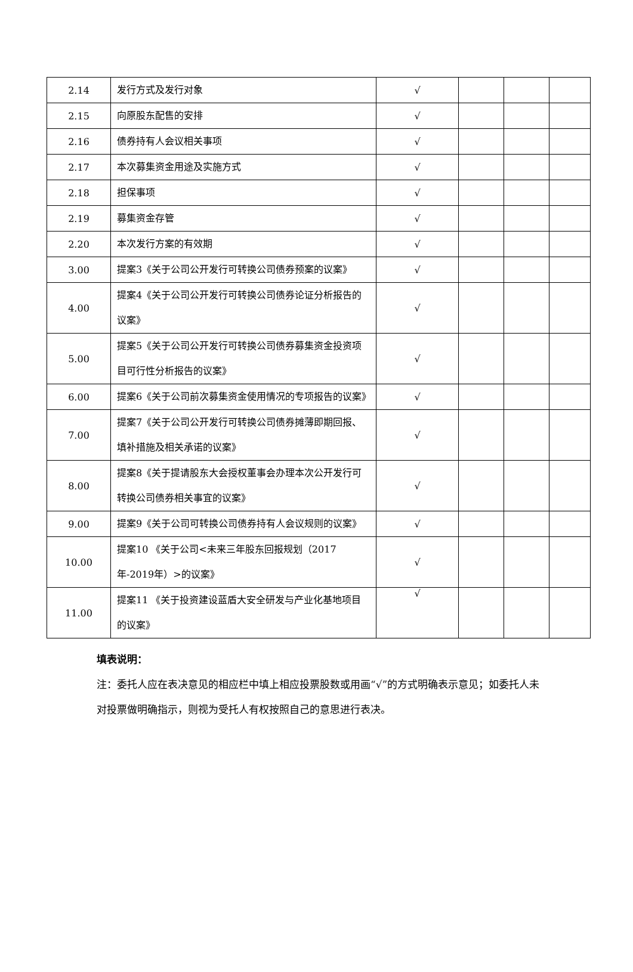| 2.14 | 发行方式及发行对象 | √ | | | |
| 2.15 | 向原股东配售的安排 | √ | | | |
| 2.16 | 债券持有人会议相关事项 | √ | | | |
| 2.17 | 本次募集资金用途及实施方式 | √ | | | |
| 2.18 | 担保事项 | √ | | | |
| 2.19 | 募集资金存管 | √ | | | |
| 2.20 | 本次发行方案的有效期 | √ | | | |
| 3.00 | 提案3《关于公司公开发行可转换公司债券预案的议案》 | √ | | | |
| 4.00 | 提案4《关于公司公开发行可转换公司债券论证分析报告的议案》 | √ | | | |
| 5.00 | 提案5《关于公司公开发行可转换公司债券募集资金投资项目可行性分析报告的议案》 | √ | | | |
| 6.00 | 提案6《关于公司前次募集资金使用情况的专项报告的议案》 | √ | | | |
| 7.00 | 提案7《关于公司公开发行可转换公司债券摊薄即期回报、填补措施及相关承诺的议案》 | √ | | | |
| 8.00 | 提案8《关于提请股东大会授权董事会办理本次公开发行可转换公司债券相关事宜的议案》 | √ | | | |
| 9.00 | 提案9《关于公司可转换公司债券持有人会议规则的议案》 | √ | | | |
| 10.00 | 提案10 《关于公司<未来三年股东回报规划（2017年-2019年）>的议案》 | √ | | | |
| 11.00 | 提案11 《关于投资建设蓝盾大安全研发与产业化基地项目的议案》 | √ | | | |
填表说明：
注：委托人应在表决意见的相应栏中填上相应投票股数或用画“√”的方式明确表示意见；如委托人未对投票做明确指示，则视为受托人有权按照自己的意思进行表决。